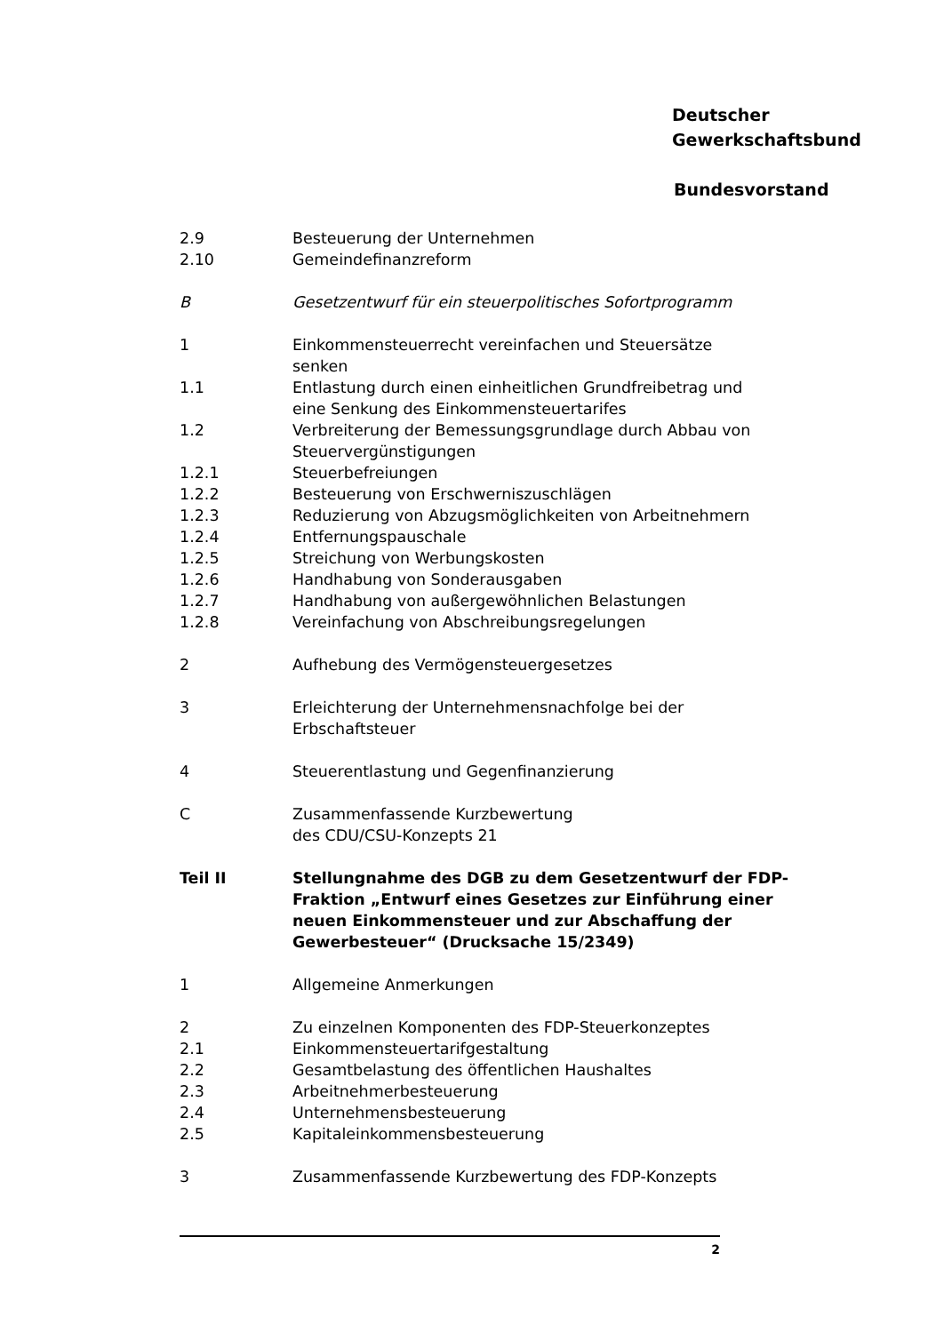Deutscher
Gewerkschaftsbund
Bundesvorstand
2.9 Besteuerung der Unternehmen
2.10 Gemeindefinanzreform
B Gesetzentwurf für ein steuerpolitisches Sofortprogramm
1 Einkommensteuerrecht vereinfachen und Steuersätze
senken
1.1 Entlastung durch einen einheitlichen Grundfreibetrag und
eine Senkung des Einkommensteuertarifes
1.2 Verbreiterung der Bemessungsgrundlage durch Abbau von
Steuervergünstigungen
1.2.1 Steuerbefreiungen
1.2.2 Besteuerung von Erschwerniszuschlägen
1.2.3 Reduzierung von Abzugsmöglichkeiten von Arbeitnehmern
1.2.4 Entfernungspauschale
1.2.5 Streichung von Werbungskosten
1.2.6 Handhabung von Sonderausgaben
1.2.7 Handhabung von außergewöhnlichen Belastungen
1.2.8 Vereinfachung von Abschreibungsregelungen
2 Aufhebung des Vermögensteuergesetzes
3 Erleichterung der Unternehmensnachfolge bei der
Erbschaftsteuer
4 Steuerentlastung und Gegenfinanzierung
C Zusammenfassende Kurzbewertung
des CDU/CSU-Konzepts 21
Teil II Stellungnahme des DGB zu dem Gesetzentwurf der FDP-Fraktion „Entwurf eines Gesetzes zur Einführung einer neuen Einkommensteuer und zur Abschaffung der Gewerbesteuer“ (Drucksache 15/2349)
1 Allgemeine Anmerkungen
2 Zu einzelnen Komponenten des FDP-Steuerkonzeptes
2.1 Einkommensteuertarifgestaltung
2.2 Gesamtbelastung des öffentlichen Haushaltes
2.3 Arbeitnehmerbesteuerung
2.4 Unternehmensbesteuerung
2.5 Kapitaleinkommensbesteuerung
3 Zusammenfassende Kurzbewertung des FDP-Konzepts
2